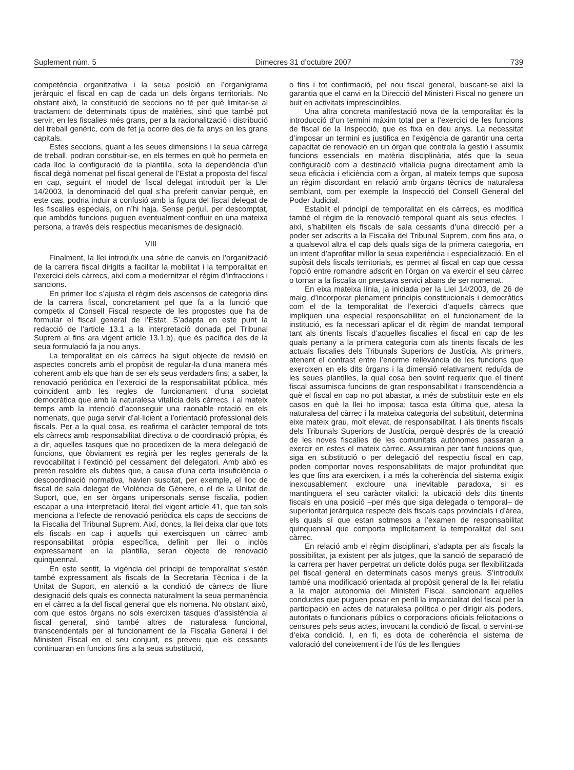Suplement núm. 5 Dimecres 31 d’octubre 2007 739
competència organitzativa i la seua posició en l’organigrama jeràrquic el fiscal en cap de cada un dels òrgans territorials. No obstant això, la constitució de seccions no té per què limitar-se al tractament de determinats tipus de matèries, sinó que també pot servir, en les fiscalies més grans, per a la racionalització i distribució del treball genèric, com de fet ja ocorre des de fa anys en les grans capitals.
Estes seccions, quant a les seues dimensions i la seua càrrega de treball, podran constituir-se, en els termes en què ho permeta en cada lloc la configuració de la plantilla, sota la dependència d’un fiscal degà nomenat pel fiscal general de l’Estat a proposta del fiscal en cap, seguint el model de fiscal delegat introduït per la Llei 14/2003, la denominació del qual s’ha preferit canviar perquè, en este cas, podria induir a confusió amb la figura del fiscal delegat de les fiscalies especials, on n’hi haja. Sense perjuí, per descomptat, que ambdós funcions puguen eventualment confluir en una mateixa persona, a través dels respectius mecanismes de designació.
VIII
Finalment, la llei introduïx una sèrie de canvis en l’organització de la carrera fiscal dirigits a facilitar la mobilitat i la temporalitat en l’exercici dels càrrecs, així com a modernitzar el règim d’infraccions i sancions.
En primer lloc s’ajusta el règim dels ascensos de categoria dins de la carrera fiscal, concretament pel que fa a la funció que competix al Consell Fiscal respecte de les propostes que ha de formular el fiscal general de l’Estat. S’adapta en este punt la redacció de l’article 13.1 a la interpretació donada pel Tribunal Suprem al fins ara vigent article 13.1.b), que és pacífica des de la seua formulació fa ja nou anys.
La temporalitat en els càrrecs ha sigut objecte de revisió en aspectes concrets amb el propòsit de regular-la d’una manera més coherent amb els que han de ser els seus verdaders fins; a saber, la renovació periòdica en l’exercici de la responsabilitat pública, més coincident amb les regles de funcionament d’una societat democràtica que amb la naturalesa vitalícia dels càrrecs, i al mateix temps amb la intenció d’aconseguir una raonable rotació en els nomenats, que puga servir d’al·licient a l’orientació professional dels fiscals. Per a la qual cosa, es reafirma el caràcter temporal de tots els càrrecs amb responsabilitat directiva o de coordinació pròpia, és a dir, aquelles tasques que no procedixen de la mera delegació de funcions, que òbviament es regirà per les regles generals de la revocabilitat i l’extinció pel cessament del delegatori. Amb això es pretén resoldre els dubtes que, a causa d’una certa insuficiència o descoordinació normativa, havien suscitat, per exemple, el lloc de fiscal de sala delegat de Violència de Gènere, o el de la Unitat de Suport, que, en ser òrgans unipersonals sense fiscalia, podien escapar a una interpretació literal del vigent article 41, que tan sols menciona a l’efecte de renovació periòdica els caps de seccions de la Fiscalia del Tribunal Suprem. Així, doncs, la llei deixa clar que tots els fiscals en cap i aquells qui exercisquen un càrrec amb responsabilitat pròpia específica, definit per llei o inclòs expressament en la plantilla, seran objecte de renovació quinquennal.
En este sentit, la vigència del principi de temporalitat s’estén també expressament als fiscals de la Secretaria Tècnica i de la Unitat de Suport, en atenció a la condició de càrrecs de lliure designació dels quals es connecta naturalment la seua permanència en el càrrec a la del fiscal general que els nomena. No obstant això, com que estos òrgans no sols exercixen tasques d’assistència al fiscal general, sinó també altres de naturalesa funcional, transcendentals per al funcionament de la Fiscalia General i del Ministeri Fiscal en el seu conjunt, es preveu que els cessants continuaran en funcions fins a la seua substitució,
o fins i tot confirmació, pel nou fiscal general, buscant-se així la garantia que el canvi en la Direcció del Ministeri Fiscal no genere un buit en activitats imprescindibles.
Una altra concreta manifestació nova de la temporalitat és la introducció d’un termini màxim total per a l’exercici de les funcions de fiscal de la Inspecció, que es fixa en deu anys. La necessitat d’imposar un termini es justifica en l’exigència de garantir una certa capacitat de renovació en un òrgan que controla la gestió i assumix funcions essencials en matèria disciplinària, atés que la seua configuració com a destinació vitalícia pugna directament amb la seua eficàcia i eficiència com a òrgan, al mateix temps que suposa un règim discordant en relació amb òrgans tècnics de naturalesa semblant, com per exemple la Inspecció del Consell General del Poder Judicial.
Establit el principi de temporalitat en els càrrecs, es modifica també el règim de la renovació temporal quant als seus efectes. I així, s’habiliten els fiscals de sala cessants d’una direcció per a poder ser adscrits a la Fiscalia del Tribunal Suprem, com fins ara, o a qualsevol altra el cap dels quals siga de la primera categoria, en un intent d’aprofitar millor la seua experiència i especialització. En el supòsit dels fiscals territorials, es permet al fiscal en cap que cessa l’opció entre romandre adscrit en l’òrgan on va exercir el seu càrrec o tornar a la fiscalia on prestava servici abans de ser nomenat.
En eixa mateixa línia, ja iniciada per la Llei 14/2003, de 26 de maig, d’incorporar plenament principis constitucionals i democràtics com el de la temporalitat de l’exercici d’aquells càrrecs que impliquen una especial responsabilitat en el funcionament de la institució, es fa necessari aplicar el dit règim de mandat temporal tant als tinents fiscals d’aquelles fiscalies el fiscal en cap de les quals pertany a la primera categoria com als tinents fiscals de les actuals fiscalies dels Tribunals Superiors de Justícia. Als primers, atenent el contrast entre l’enorme rellevància de les funcions que exercixen en els dits òrgans i la dimensió relativament reduïda de les seues plantilles, la qual cosa ben sovint requerix que el tinent fiscal assumisca funcions de gran responsabilitat i transcendència a què el fiscal en cap no pot abastar, a més de substituir este en els casos en què la llei ho imposa; tasca esta última que, atesa la naturalesa del càrrec i la mateixa categoria del substituït, determina eixe mateix grau, molt elevat, de responsabilitat. I als tinents fiscals dels Tribunals Superiors de Justícia, perquè després de la creació de les noves fiscalies de les comunitats autònomes passaran a exercir en estes el mateix càrrec. Assumiran per tant funcions que, siga en substitució o per delegació del respectiu fiscal en cap, poden comportar noves responsabilitats de major profunditat que les que fins ara exercixen, i a més la coherència del sistema exigix inexcusablement excloure una inevitable paradoxa, si es mantinguera el seu caràcter vitalici: la ubicació dels dits tinents fiscals en una posició –per més que siga delegada o temporal– de superioritat jeràrquica respecte dels fiscals caps provincials i d’àrea, els quals sí que estan sotmesos a l’examen de responsabilitat quinquennal que comporta implícitament la temporalitat del seu càrrec.
En relació amb el règim disciplinari, s’adapta per als fiscals la possibilitat, ja existent per als jutges, que la sanció de separació de la carrera per haver perpetrat un delicte dolós puga ser flexibilitzada pel fiscal general en determinats casos menys greus. S’introduïx també una modificació orientada al propòsit general de la llei relatiu a la major autonomia del Ministeri Fiscal, sancionant aquelles conductes que puguen posar en perill la imparcialitat del fiscal per la participació en actes de naturalesa política o per dirigir als poders, autoritats o funcionaris públics o corporacions oficials felicitacions o censures pels seus actes, invocant la condició de fiscal, o servint-se d’eixa condició. I, en fi, es dota de coherència el sistema de valoració del coneixement i de l’ús de les llengües